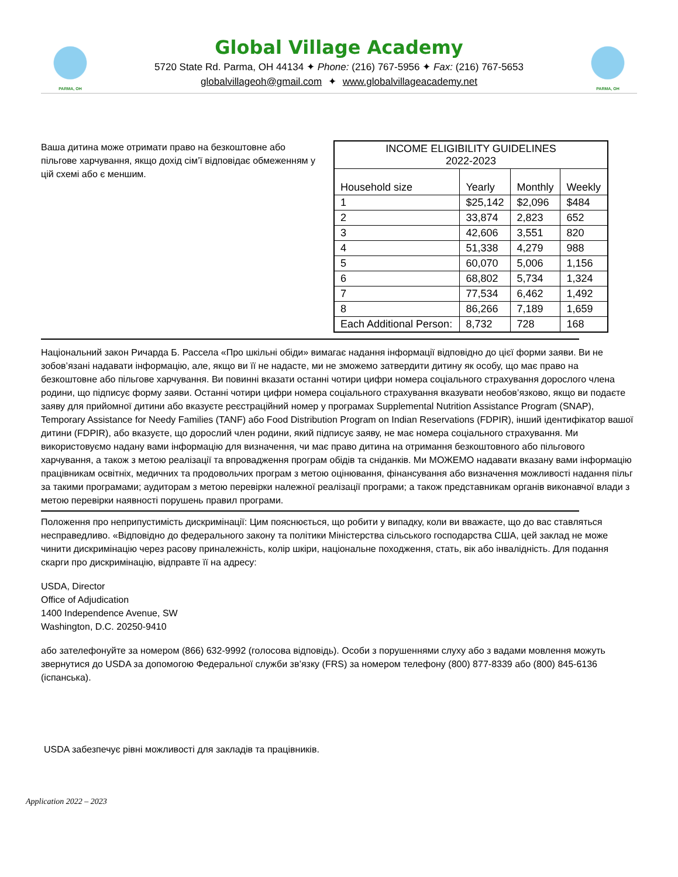PARMA, OH
Global Village Academy
5720 State Rd. Parma, OH 44134 ✦ Phone: (216) 767-5956 ✦ Fax: (216) 767-5653
globalvillageoh@gmail.com ✦ www.globalvillageacademy.net
PARMA, OH
Ваша дитина може отримати право на безкоштовне або пільгове харчування, якщо дохід сім’ї відповідає обмеженням у цій схемі або є меншим.
| INCOME ELIGIBILITY GUIDELINES 2022-2023 | | | |
| --- | --- | --- | --- |
| Household size | Yearly | Monthly | Weekly |
| 1 | $25,142 | $2,096 | $484 |
| 2 | 33,874 | 2,823 | 652 |
| 3 | 42,606 | 3,551 | 820 |
| 4 | 51,338 | 4,279 | 988 |
| 5 | 60,070 | 5,006 | 1,156 |
| 6 | 68,802 | 5,734 | 1,324 |
| 7 | 77,534 | 6,462 | 1,492 |
| 8 | 86,266 | 7,189 | 1,659 |
| Each Additional Person: | 8,732 | 728 | 168 |
Національний закон Ричарда Б. Рассела «Про шкільні обіди» вимагає надання інформації відповідно до цієї форми заяви. Ви не зобов’язані надавати інформацію, але, якщо ви її не надасте, ми не зможемо затвердити дитину як особу, що має право на безкоштовне або пільгове харчування. Ви повинні вказати останні чотири цифри номера соціального страхування дорослого члена родини, що підписує форму заяви. Останні чотири цифри номера соціального страхування вказувати необов’язково, якщо ви подаєте заяву для прийомної дитини або вказуєте реєстраційний номер у програмах Supplemental Nutrition Assistance Program (SNAP), Temporary Assistance for Needy Families (TANF) або Food Distribution Program on Indian Reservations (FDPIR), інший ідентифікатор вашої дитини (FDPIR), або вказуєте, що дорослий член родини, який підписує заяву, не має номера соціального страхування. Ми використовуємо надану вами інформацію для визначення, чи має право дитина на отримання безкоштовного або пільгового харчування, а також з метою реалізації та впровадження програм обідів та сніданків. Ми МОЖЕМО надавати вказану вами інформацію працівникам освітніх, медичних та продовольчих програм з метою оцінювання, фінансування або визначення можливості надання пільг за такими програмами; аудиторам з метою перевірки належної реалізації програми; а також представникам органів виконавчої влади з метою перевірки наявності порушень правил програми.
Положення про неприпустимість дискримінації: Цим пояснюється, що робити у випадку, коли ви вважаєте, що до вас ставляться несправедливо. «Відповідно до федерального закону та політики Міністерства сільського господарства США, цей заклад не може чинити дискримінацію через расову приналежність, колір шкіри, національне походження, стать, вік або інвалідність. Для подання скарги про дискримінацію, відправте її на адресу:
USDA, Director
Office of Adjudication
1400 Independence Avenue, SW
Washington, D.C. 20250-9410
або зателефонуйте за номером (866) 632-9992 (голосова відповідь). Особи з порушеннями слуху або з вадами мовлення можуть звернутися до USDA за допомогою Федеральної служби зв’язку (FRS) за номером телефону (800) 877-8339 або (800) 845-6136 (іспанська).
USDA забезпечує рівні можливості для закладів та працівників.
Application 2022 – 2023